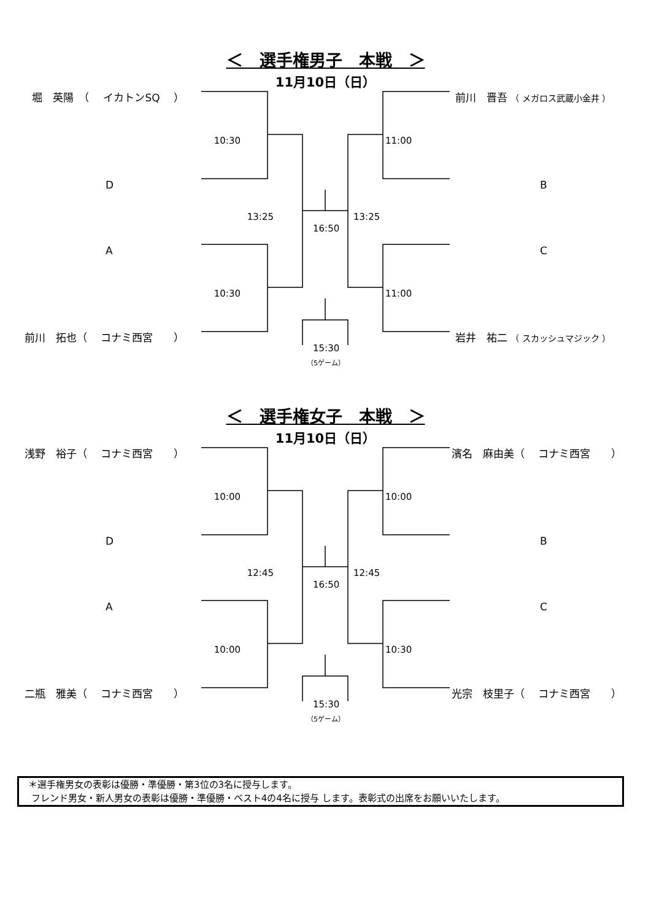＜　選手権男子　本戦　＞
11月10日（日）
堀　英陽　（　 イカトンSQ　 ） 前川　晋吾 （ メガロス武蔵小金井 ）
10:30 11:00
D B
13:25 13:25
16:50
A C
10:30 11:00
前川　拓也（　 コナミ西宮　　） 岩井　祐二 （ スカッシュマジック ）
15:30
（5ゲーム）
＜　選手権女子　本戦　＞
11月10日（日）
浅野　裕子（　 コナミ西宮　　） 濱名　麻由美（　 コナミ西宮　　）
10:00 10:00
D B
12:45 12:45
16:50
A C
10:00 10:30
二瓶　雅美（　 コナミ西宮　　） 光宗　枝里子（　 コナミ西宮　　）
15:30
（5ゲーム）
　＊選手権男女の表彰は優勝・準優勝・第3位の3名に授与します。
　 フレンド男女・新人男女の表彰は優勝・準優勝・ベスト4の4名に授与 します。表彰式の出席をお願いいたします。